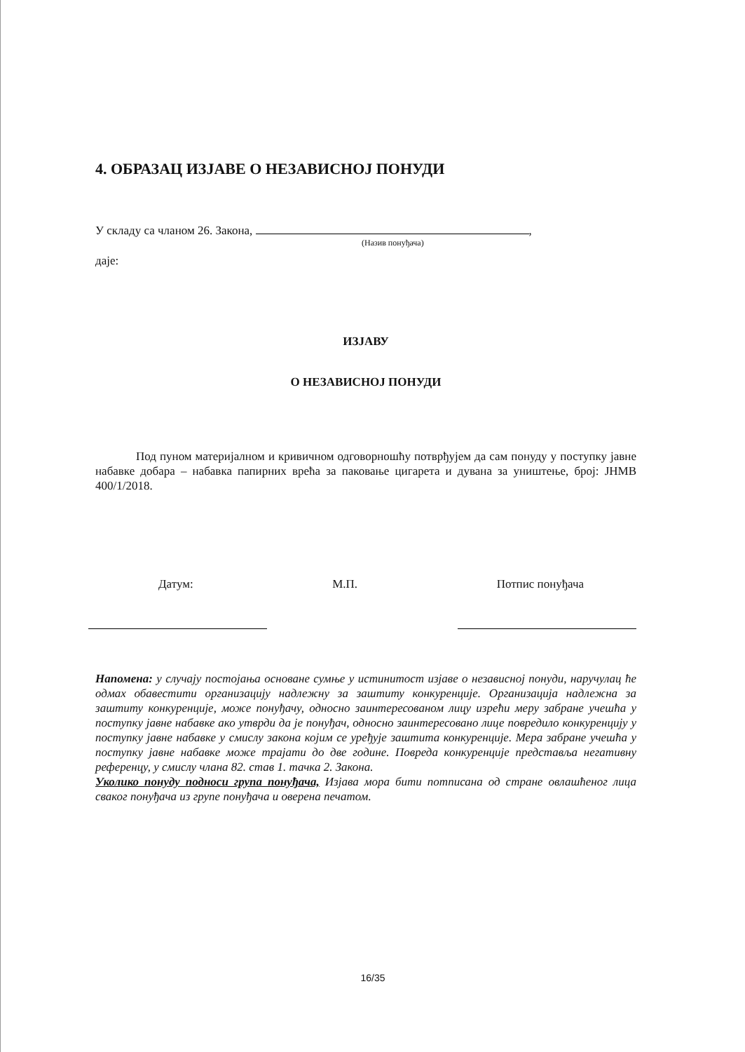4. ОБРАЗАЦ ИЗЈАВЕ О НЕЗАВИСНОЈ ПОНУДИ
У складу са чланом 26. Закона, ,
(Назив понуђача)
даје:
ИЗЈАВУ
О НЕЗАВИСНОЈ ПОНУДИ
Под пуном материјалном и кривичном одговорношћу потврђујем да сам понуду у поступку јавне набавке добара – набавка папирних врећа за паковање цигарета и дувана за уништење, број: ЈНМВ 400/1/2018.
Датум: М.П. Потпис понуђача
Напомена: у случају постојања основане сумње у истинитост изјаве о независној понуди, наручулац ће одмах обавестити организацију надлежну за заштиту конкуренције. Организација надлежна за заштиту конкуренције, може понуђачу, односно заинтересованом лицу изрећи меру забране учешћа у поступку јавне набавке ако утврди да је понуђач, односно заинтересовано лице повредило конкуренцију у поступку јавне набавке у смислу закона којим се уређује заштита конкуренције. Мера забране учешћа у поступку јавне набавке може трајати до две године. Повреда конкуренције представља негативну референцу, у смислу члана 82. став 1. тачка 2. Закона.
Уколико понуду подноси група понуђача, Изјава мора бити потписана од стране овлашћеног лица сваког понуђача из групе понуђача и оверена печатом.
16/35